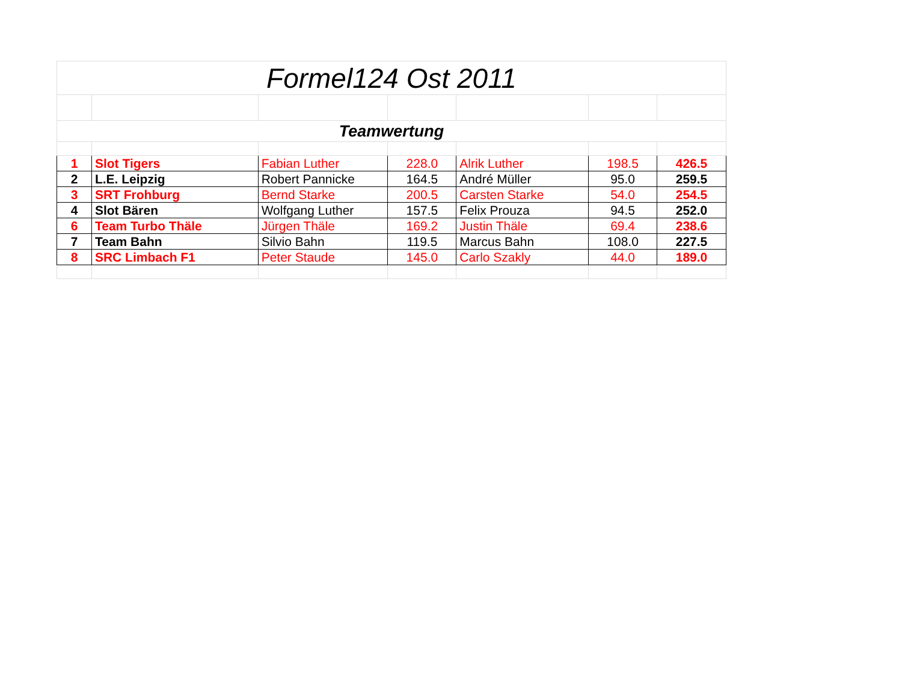| Formel124 Ost 2011 | | | | | | |
| Teamwertung | | | | | | |
| 1 | Slot Tigers | Fabian Luther | 228.0 | Alrik Luther | 198.5 | 426.5 |
| 2 | L.E. Leipzig | Robert Pannicke | 164.5 | André Müller | 95.0 | 259.5 |
| 3 | SRT Frohburg | Bernd Starke | 200.5 | Carsten Starke | 54.0 | 254.5 |
| 4 | Slot Bären | Wolfgang Luther | 157.5 | Felix Prouza | 94.5 | 252.0 |
| 6 | Team Turbo Thäle | Jürgen Thäle | 169.2 | Justin Thäle | 69.4 | 238.6 |
| 7 | Team Bahn | Silvio Bahn | 119.5 | Marcus Bahn | 108.0 | 227.5 |
| 8 | SRC Limbach F1 | Peter Staude | 145.0 | Carlo Szakly | 44.0 | 189.0 |